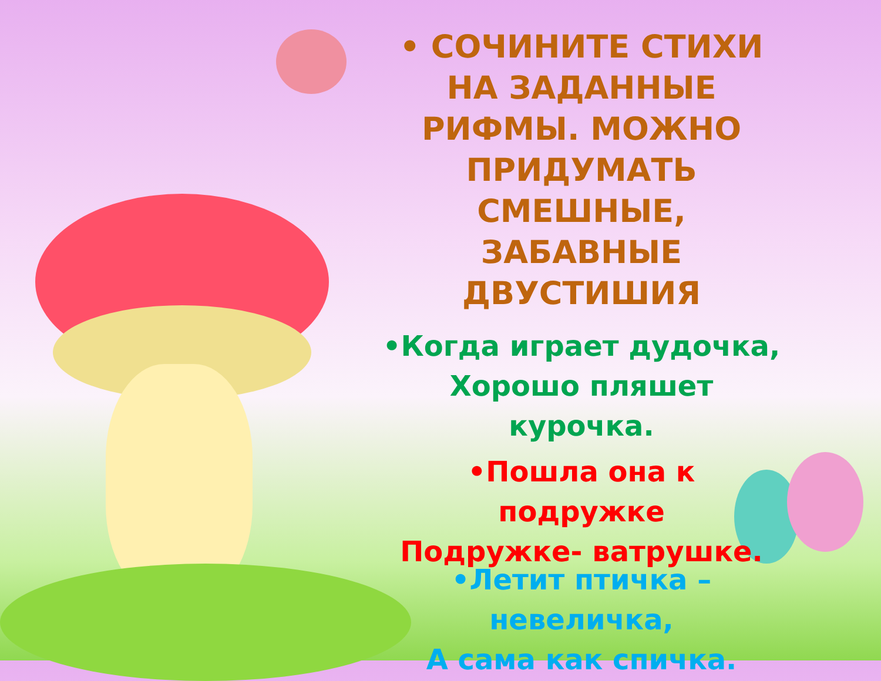• СОЧИНИТЕ СТИХИ НА ЗАДАННЫЕ РИФМЫ. МОЖНО ПРИДУМАТЬ СМЕШНЫЕ, ЗАБАВНЫЕ ДВУСТИШИЯ
•Когда играет дудочка,
Хорошо пляшет курочка.
•Пошла она к
подружке
Подружке- ватрушке.
•Летит птичка –
невеличка,
А сама как спичка.